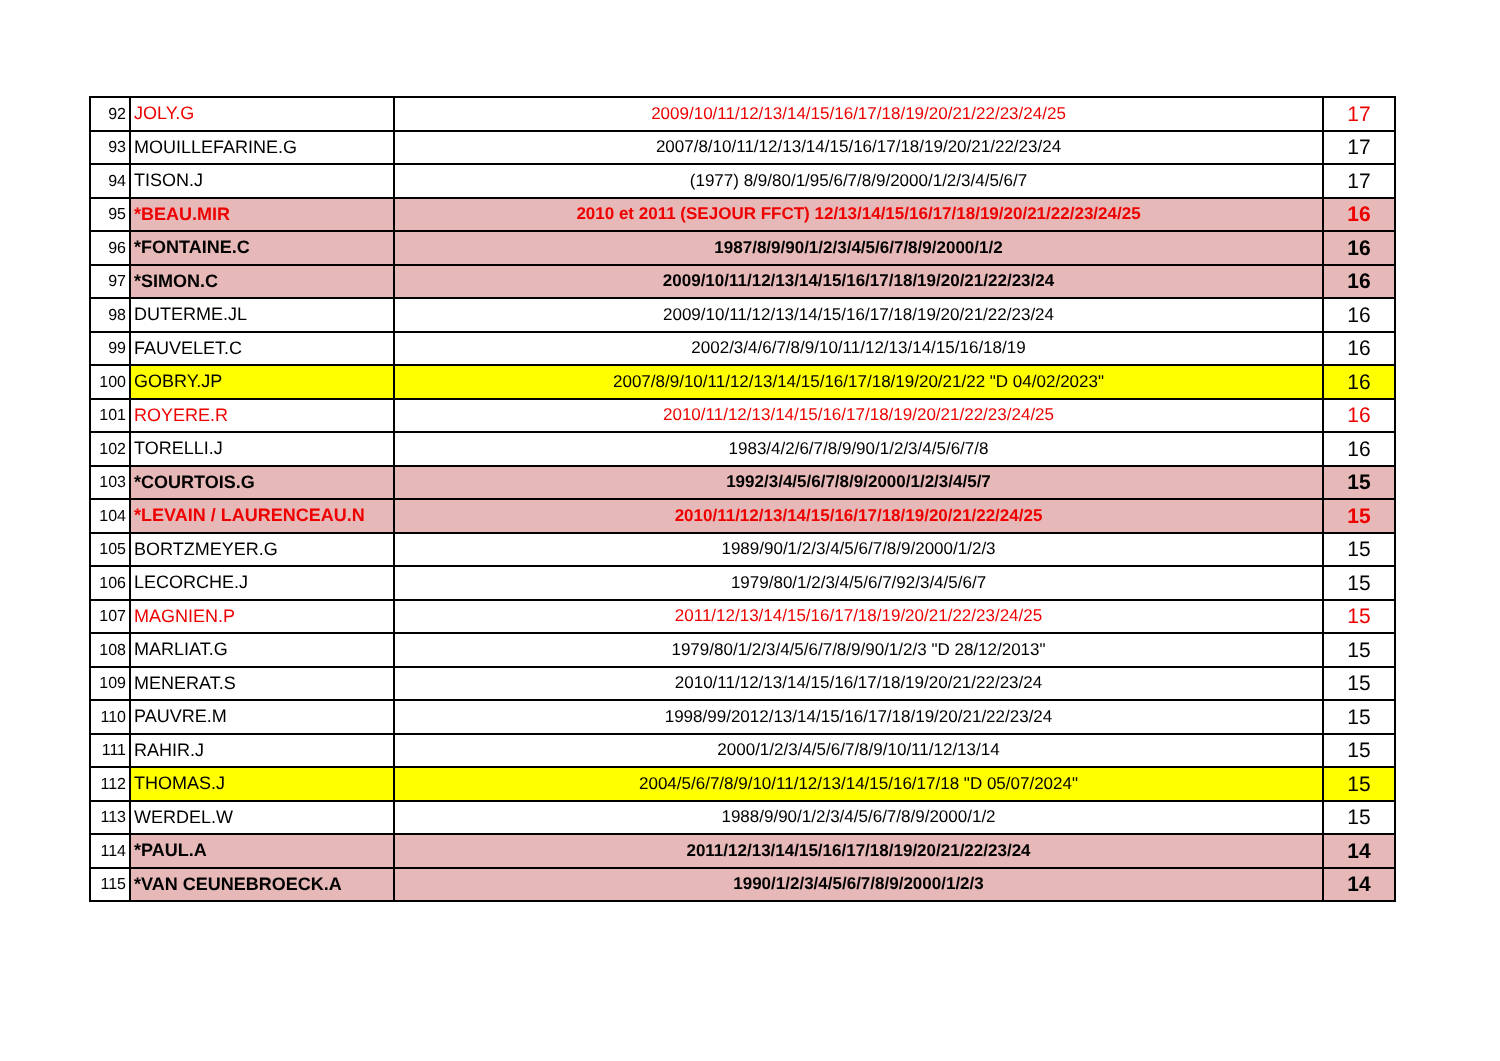| 92 | JOLY.G | 2009/10/11/12/13/14/15/16/17/18/19/20/21/22/23/24/25 | 17 |
| 93 | MOUILLEFARINE.G | 2007/8/10/11/12/13/14/15/16/17/18/19/20/21/22/23/24 | 17 |
| 94 | TISON.J | (1977) 8/9/80/1/95/6/7/8/9/2000/1/2/3/4/5/6/7 | 17 |
| 95 | *BEAU.MIR | 2010 et 2011 (SEJOUR FFCT) 12/13/14/15/16/17/18/19/20/21/22/23/24/25 | 16 |
| 96 | *FONTAINE.C | 1987/8/9/90/1/2/3/4/5/6/7/8/9/2000/1/2 | 16 |
| 97 | *SIMON.C | 2009/10/11/12/13/14/15/16/17/18/19/20/21/22/23/24 | 16 |
| 98 | DUTERME.JL | 2009/10/11/12/13/14/15/16/17/18/19/20/21/22/23/24 | 16 |
| 99 | FAUVELET.C | 2002/3/4/6/7/8/9/10/11/12/13/14/15/16/18/19 | 16 |
| 100 | GOBRY.JP | 2007/8/9/10/11/12/13/14/15/16/17/18/19/20/21/22 "D 04/02/2023" | 16 |
| 101 | ROYERE.R | 2010/11/12/13/14/15/16/17/18/19/20/21/22/23/24/25 | 16 |
| 102 | TORELLI.J | 1983/4/2/6/7/8/9/90/1/2/3/4/5/6/7/8 | 16 |
| 103 | *COURTOIS.G | 1992/3/4/5/6/7/8/9/2000/1/2/3/4/5/7 | 15 |
| 104 | *LEVAIN / LAURENCEAU.N | 2010/11/12/13/14/15/16/17/18/19/20/21/22/24/25 | 15 |
| 105 | BORTZMEYER.G | 1989/90/1/2/3/4/5/6/7/8/9/2000/1/2/3 | 15 |
| 106 | LECORCHE.J | 1979/80/1/2/3/4/5/6/7/92/3/4/5/6/7 | 15 |
| 107 | MAGNIEN.P | 2011/12/13/14/15/16/17/18/19/20/21/22/23/24/25 | 15 |
| 108 | MARLIAT.G | 1979/80/1/2/3/4/5/6/7/8/9/90/1/2/3 "D 28/12/2013" | 15 |
| 109 | MENERAT.S | 2010/11/12/13/14/15/16/17/18/19/20/21/22/23/24 | 15 |
| 110 | PAUVRE.M | 1998/99/2012/13/14/15/16/17/18/19/20/21/22/23/24 | 15 |
| 111 | RAHIR.J | 2000/1/2/3/4/5/6/7/8/9/10/11/12/13/14 | 15 |
| 112 | THOMAS.J | 2004/5/6/7/8/9/10/11/12/13/14/15/16/17/18 "D 05/07/2024" | 15 |
| 113 | WERDEL.W | 1988/9/90/1/2/3/4/5/6/7/8/9/2000/1/2 | 15 |
| 114 | *PAUL.A | 2011/12/13/14/15/16/17/18/19/20/21/22/23/24 | 14 |
| 115 | *VAN CEUNEBROECK.A | 1990/1/2/3/4/5/6/7/8/9/2000/1/2/3 | 14 |